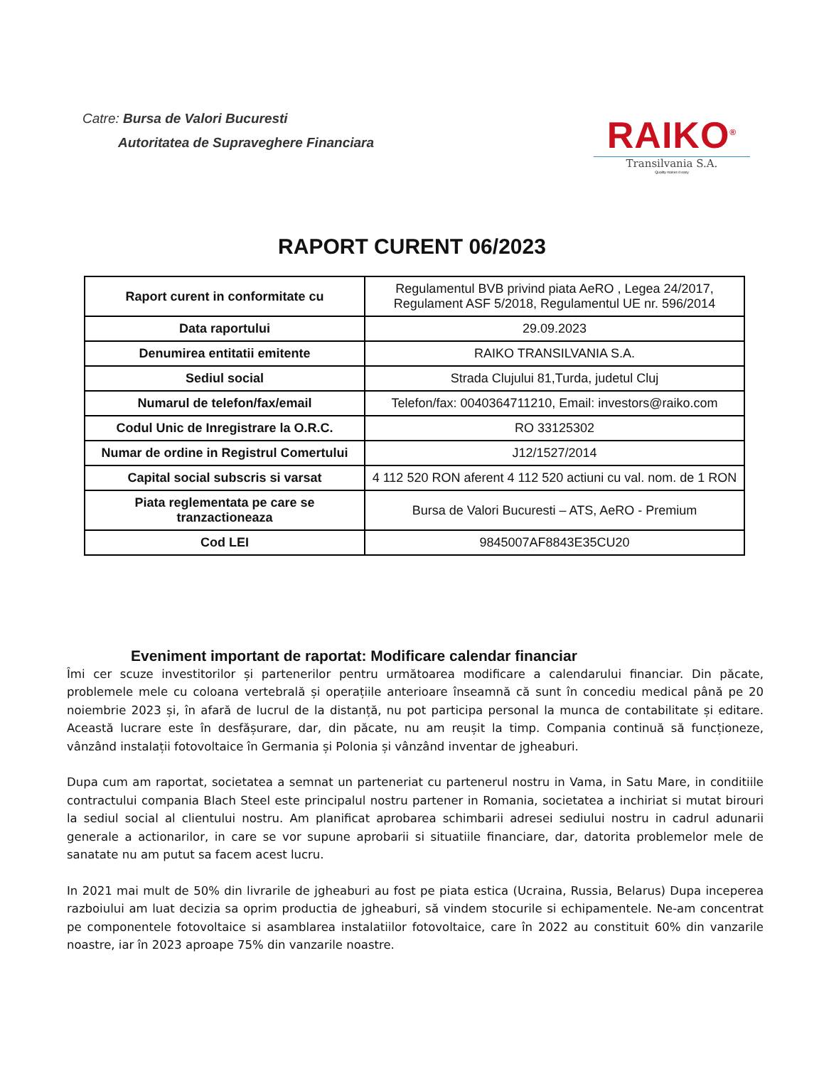Catre: Bursa de Valori Bucuresti
Autoritatea de Supraveghere Financiara
RAIKO<sup>®</sup>
Transilvania S.A.
Quality makes it easy
RAPORT CURENT 06/2023
| Raport curent in conformitate cu | Regulamentul BVB privind piata AeRO , Legea 24/2017, Regulament ASF 5/2018, Regulamentul UE nr. 596/2014 |
| Data raportului | 29.09.2023 |
| Denumirea entitatii emitente | RAIKO TRANSILVANIA S.A. |
| Sediul social | Strada Clujului 81,Turda, judetul Cluj |
| Numarul de telefon/fax/email | Telefon/fax: 0040364711210, Email: investors@raiko.com |
| Codul Unic de Inregistrare la O.R.C. | RO 33125302 |
| Numar de ordine in Registrul Comertului | J12/1527/2014 |
| Capital social subscris si varsat | 4 112 520 RON aferent 4 112 520 actiuni cu val. nom. de 1 RON |
| Piata reglementata pe care se tranzactioneaza | Bursa de Valori Bucuresti – ATS, AeRO - Premium |
| Cod LEI | 9845007AF8843E35CU20 |
Eveniment important de raportat: Modificare calendar financiar
Îmi cer scuze investitorilor și partenerilor pentru următoarea modificare a calendarului financiar. Din păcate, problemele mele cu coloana vertebrală și operațiile anterioare înseamnă că sunt în concediu medical până pe 20 noiembrie 2023 și, în afară de lucrul de la distanță, nu pot participa personal la munca de contabilitate și editare. Această lucrare este în desfășurare, dar, din păcate, nu am reușit la timp. Compania continuă să funcționeze, vânzând instalații fotovoltaice în Germania și Polonia și vânzând inventar de jgheaburi.
Dupa cum am raportat, societatea a semnat un parteneriat cu partenerul nostru in Vama, in Satu Mare, in conditiile contractului compania Blach Steel este principalul nostru partener in Romania, societatea a inchiriat si mutat birouri la sediul social al clientului nostru. Am planificat aprobarea schimbarii adresei sediului nostru in cadrul adunarii generale a actionarilor, in care se vor supune aprobarii si situatiile financiare, dar, datorita problemelor mele de sanatate nu am putut sa facem acest lucru.
In 2021 mai mult de 50% din livrarile de jgheaburi au fost pe piata estica (Ucraina, Russia, Belarus) Dupa inceperea razboiului am luat decizia sa oprim productia de jgheaburi, să vindem stocurile si echipamentele. Ne-am concentrat pe componentele fotovoltaice si asamblarea instalatiilor fotovoltaice, care în 2022 au constituit 60% din vanzarile noastre, iar în 2023 aproape 75% din vanzarile noastre.